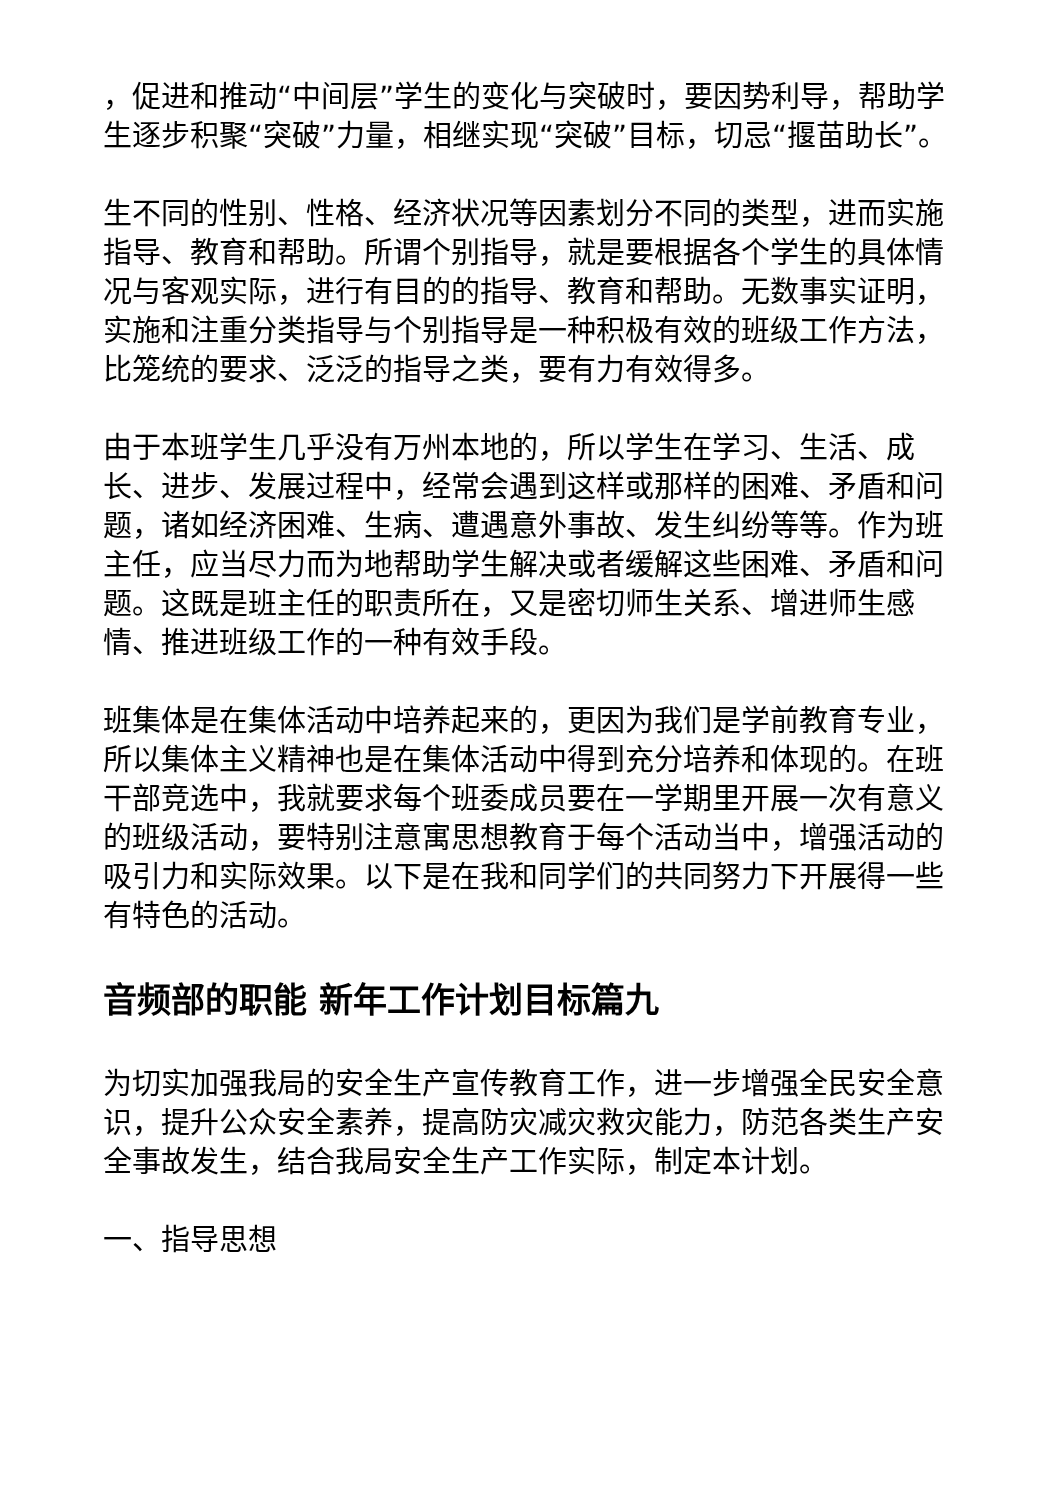，促进和推动“中间层”学生的变化与突破时，要因势利导，帮助学生逐步积聚“突破”力量，相继实现“突破”目标，切忌“揠苗助长”。
生不同的性别、性格、经济状况等因素划分不同的类型，进而实施指导、教育和帮助。所谓个别指导，就是要根据各个学生的具体情况与客观实际，进行有目的的指导、教育和帮助。无数事实证明，实施和注重分类指导与个别指导是一种积极有效的班级工作方法，比笼统的要求、泛泛的指导之类，要有力有效得多。
由于本班学生几乎没有万州本地的，所以学生在学习、生活、成长、进步、发展过程中，经常会遇到这样或那样的困难、矛盾和问题，诸如经济困难、生病、遭遇意外事故、发生纠纷等等。作为班主任，应当尽力而为地帮助学生解决或者缓解这些困难、矛盾和问题。这既是班主任的职责所在，又是密切师生关系、增进师生感情、推进班级工作的一种有效手段。
班集体是在集体活动中培养起来的，更因为我们是学前教育专业，所以集体主义精神也是在集体活动中得到充分培养和体现的。在班干部竞选中，我就要求每个班委成员要在一学期里开展一次有意义的班级活动，要特别注意寓思想教育于每个活动当中，增强活动的吸引力和实际效果。以下是在我和同学们的共同努力下开展得一些有特色的活动。
音频部的职能 新年工作计划目标篇九
为切实加强我局的安全生产宣传教育工作，进一步增强全民安全意识，提升公众安全素养，提高防灾减灾救灾能力，防范各类生产安全事故发生，结合我局安全生产工作实际，制定本计划。
一、指导思想